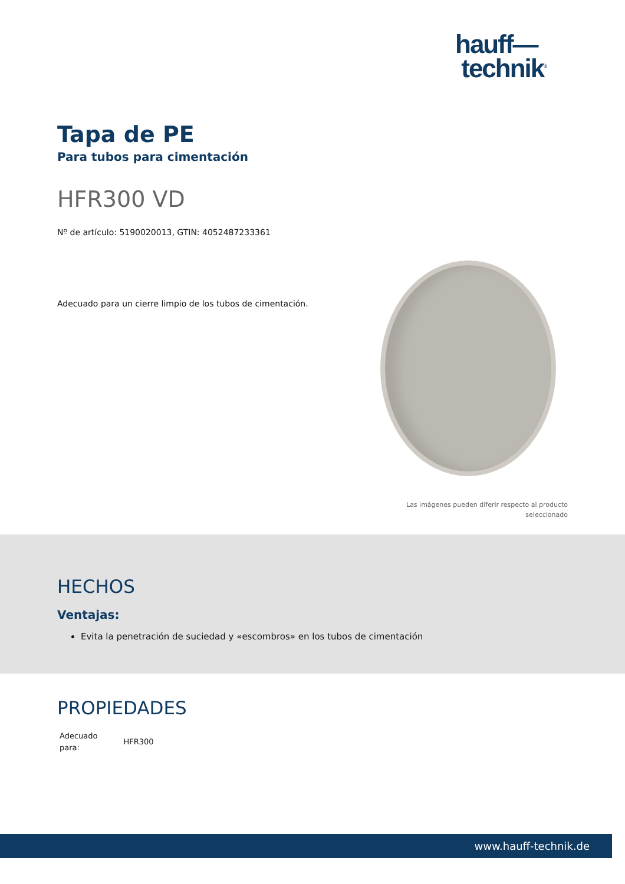hauff—
technik<sup>®</sup>
Tapa de PE
Para tubos para cimentación
HFR300 VD
Nº de artículo: 5190020013, GTIN: 4052487233361
Adecuado para un cierre limpio de los tubos de cimentación.
Las imágenes pueden diferir respecto al producto
seleccionado
HECHOS
Ventajas:
Evita la penetración de suciedad y «escombros» en los tubos de cimentación
PROPIEDADES
| Adecuado para: | HFR300 |
www.hauff-technik.de